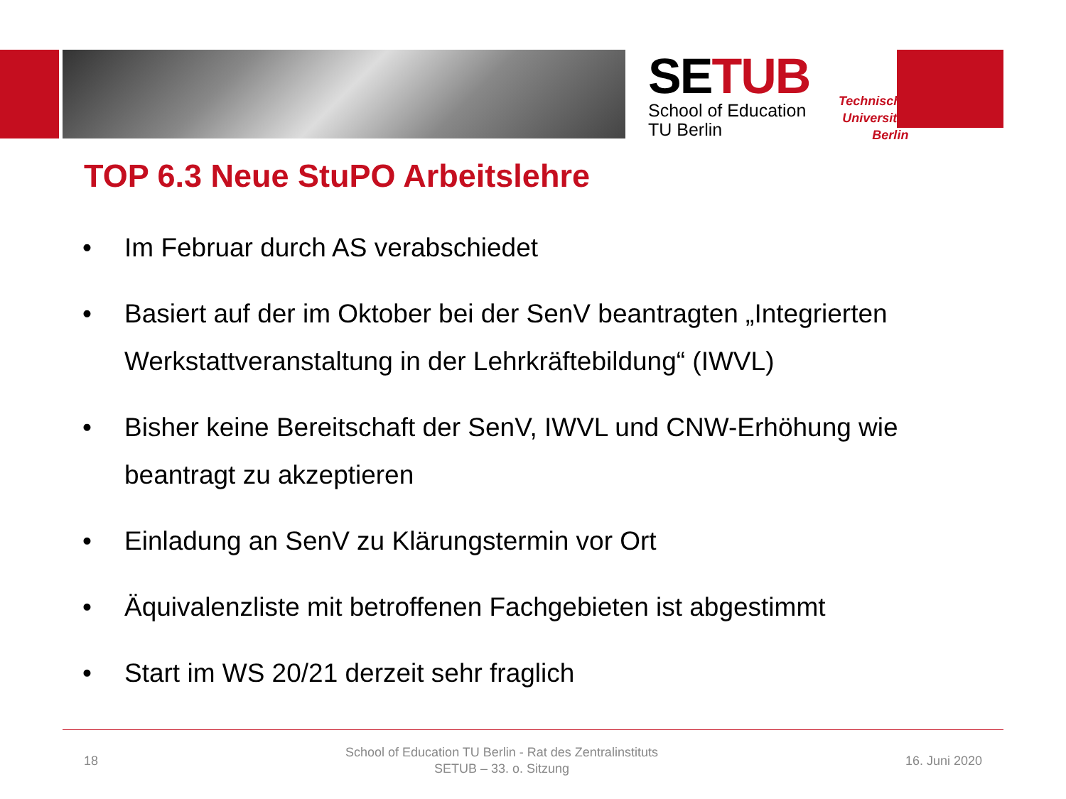SETUB
School of Education
TU Berlin
Technische
Universität
Berlin
TOP 6.3 Neue StuPO Arbeitslehre
• Im Februar durch AS verabschiedet
• Basiert auf der im Oktober bei der SenV beantragten „Integrierten Werkstattveranstaltung in der Lehrkräftebildung“ (IWVL)
• Bisher keine Bereitschaft der SenV, IWVL und CNW-Erhöhung wie beantragt zu akzeptieren
• Einladung an SenV zu Klärungstermin vor Ort
• Äquivalenzliste mit betroffenen Fachgebieten ist abgestimmt
• Start im WS 20/21 derzeit sehr fraglich
18
School of Education TU Berlin - Rat des Zentralinstituts
SETUB – 33. o. Sitzung
16. Juni 2020